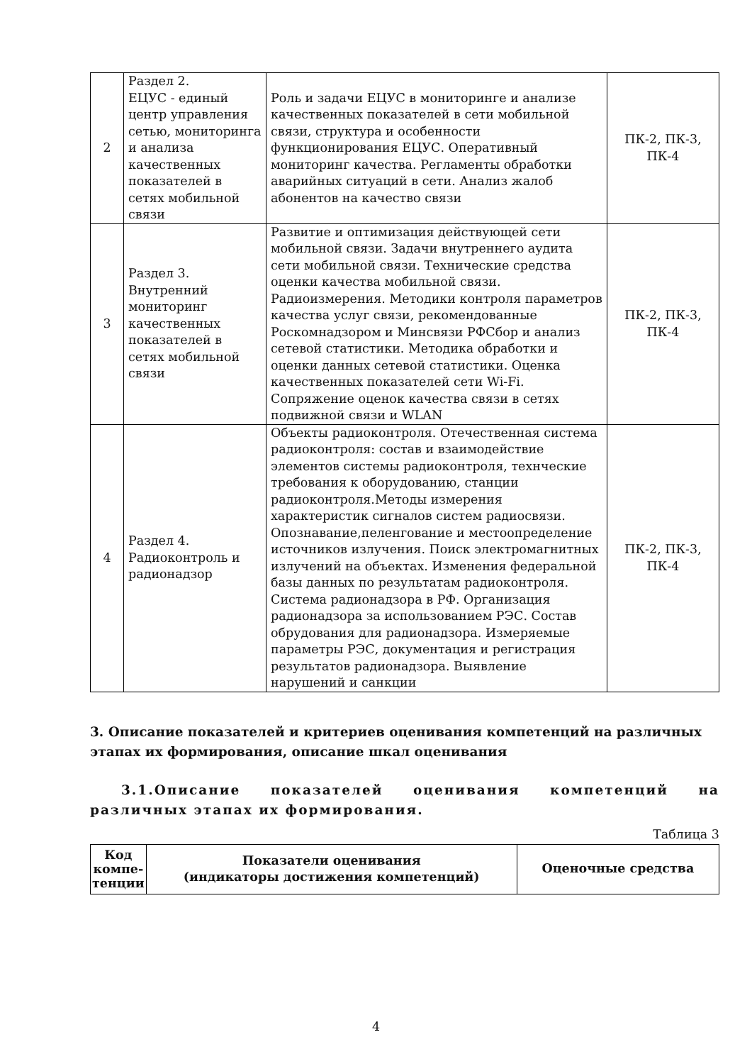| 2 | Раздел 2. ЕЦУС - единый центр управления сетью, мониторинга и анализа качественных показателей в сетях мобильной связи | Роль и задачи ЕЦУС в мониторинге и анализе качественных показателей в сети мобильной связи, структура и особенности функционирования ЕЦУС. Оперативный мониторинг качества. Регламенты обработки аварийных ситуаций в сети. Анализ жалоб абонентов на качество связи | ПК-2, ПК-3, ПК-4 |
| 3 | Раздел 3. Внутренний мониторинг качественных показателей в сетях мобильной связи | Развитие и оптимизация действующей сети мобильной связи. Задачи внутреннего аудита сети мобильной связи. Технические средства оценки качества мобильной связи. Радиоизмерения. Методики контроля параметров качества услуг связи, рекомендованные Роскомнадзором и Минсвязи РФСбор и анализ сетевой статистики. Методика обработки и оценки данных сетевой статистики. Оценка качественных показателей сети Wi-Fi. Сопряжение оценок качества связи в сетях подвижной связи и WLAN | ПК-2, ПК-3, ПК-4 |
| 4 | Раздел 4. Радиоконтроль и радионадзор | Объекты радиоконтроля. Отечественная система радиоконтроля: состав и взаимодействие элементов системы радиоконтроля, технческие требования к оборудованию, станции радиоконтроля.Методы измерения характеристик сигналов систем радиосвязи. Опознавание,пеленгование и местоопределение источников излучения. Поиск электромагнитных излучений на объектах. Изменения федеральной базы данных по результатам радиоконтроля. Система радионадзора в РФ. Организация радионадзора за использованием РЭС. Состав обрудования для радионадзора. Измеряемые параметры РЭС, документация и регистрация результатов радионадзора. Выявление нарушений и санкции | ПК-2, ПК-3, ПК-4 |
3. Описание показателей и критериев оценивания компетенций на различных этапах их формирования, описание шкал оценивания
3.1.Описание показателей оценивания компетенций на различных этапах их формирования.
Таблица 3
| Код компе-тенции | Показатели оценивания (индикаторы достижения компетенций) | Оценочные средства |
| --- | --- | --- |
4